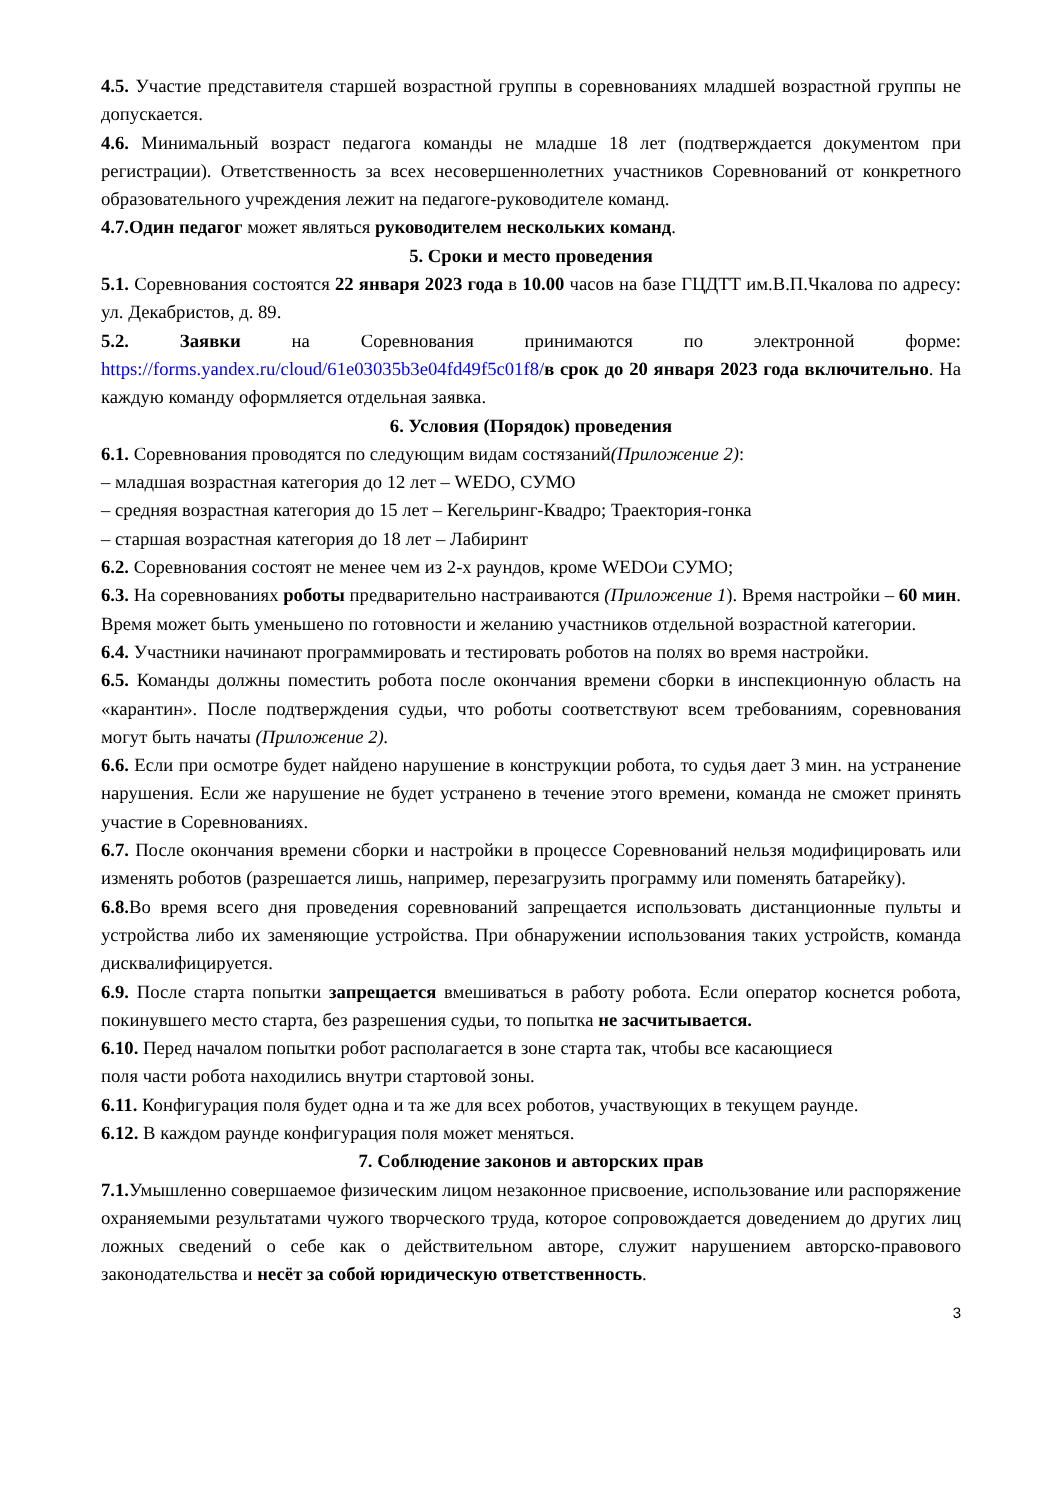4.5. Участие представителя старшей возрастной группы в соревнованиях младшей возрастной группы не допускается.
4.6. Минимальный возраст педагога команды не младше 18 лет (подтверждается документом при регистрации). Ответственность за всех несовершеннолетних участников Соревнований от конкретного образовательного учреждения лежит на педагоге-руководителе команд.
4.7.Один педагог может являться руководителем нескольких команд.
5. Сроки и место проведения
5.1. Соревнования состоятся 22 января 2023 года в 10.00 часов на базе ГЦДТТ им.В.П.Чкалова по адресу: ул. Декабристов, д. 89.
5.2. Заявки на Соревнования принимаются по электронной форме: https://forms.yandex.ru/cloud/61e03035b3e04fd49f5c01f8/в срок до 20 января 2023 года включительно. На каждую команду оформляется отдельная заявка.
6. Условия (Порядок) проведения
6.1. Соревнования проводятся по следующим видам состязаний(Приложение 2):
– младшая возрастная категория до 12 лет – WEDO, СУМО
– средняя возрастная категория до 15 лет – Кегельринг-Квадро; Траектория-гонка
– старшая возрастная категория до 18 лет – Лабиринт
6.2. Соревнования состоят не менее чем из 2-х раундов, кроме WEDOи СУМО;
6.3. На соревнованиях роботы предварительно настраиваются (Приложение 1). Время настройки – 60 мин. Время может быть уменьшено по готовности и желанию участников отдельной возрастной категории.
6.4. Участники начинают программировать и тестировать роботов на полях во время настройки.
6.5. Команды должны поместить робота после окончания времени сборки в инспекционную область на «карантин». После подтверждения судьи, что роботы соответствуют всем требованиям, соревнования могут быть начаты (Приложение 2).
6.6. Если при осмотре будет найдено нарушение в конструкции робота, то судья дает 3 мин. на устранение нарушения. Если же нарушение не будет устранено в течение этого времени, команда не сможет принять участие в Соревнованиях.
6.7. После окончания времени сборки и настройки в процессе Соревнований нельзя модифицировать или изменять роботов (разрешается лишь, например, перезагрузить программу или поменять батарейку).
6.8. Во время всего дня проведения соревнований запрещается использовать дистанционные пульты и устройства либо их заменяющие устройства. При обнаружении использования таких устройств, команда дисквалифицируется.
6.9. После старта попытки запрещается вмешиваться в работу робота. Если оператор коснется робота, покинувшего место старта, без разрешения судьи, то попытка не засчитывается.
6.10. Перед началом попытки робот располагается в зоне старта так, чтобы все касающиеся
поля части робота находились внутри стартовой зоны.
6.11. Конфигурация поля будет одна и та же для всех роботов, участвующих в текущем раунде.
6.12. В каждом раунде конфигурация поля может меняться.
7. Соблюдение законов и авторских прав
7.1. Умышленно совершаемое физическим лицом незаконное присвоение, использование или распоряжение охраняемыми результатами чужого творческого труда, которое сопровождается доведением до других лиц ложных сведений о себе как о действительном авторе, служит нарушением авторско-правового законодательства и несёт за собой юридическую ответственность.
3